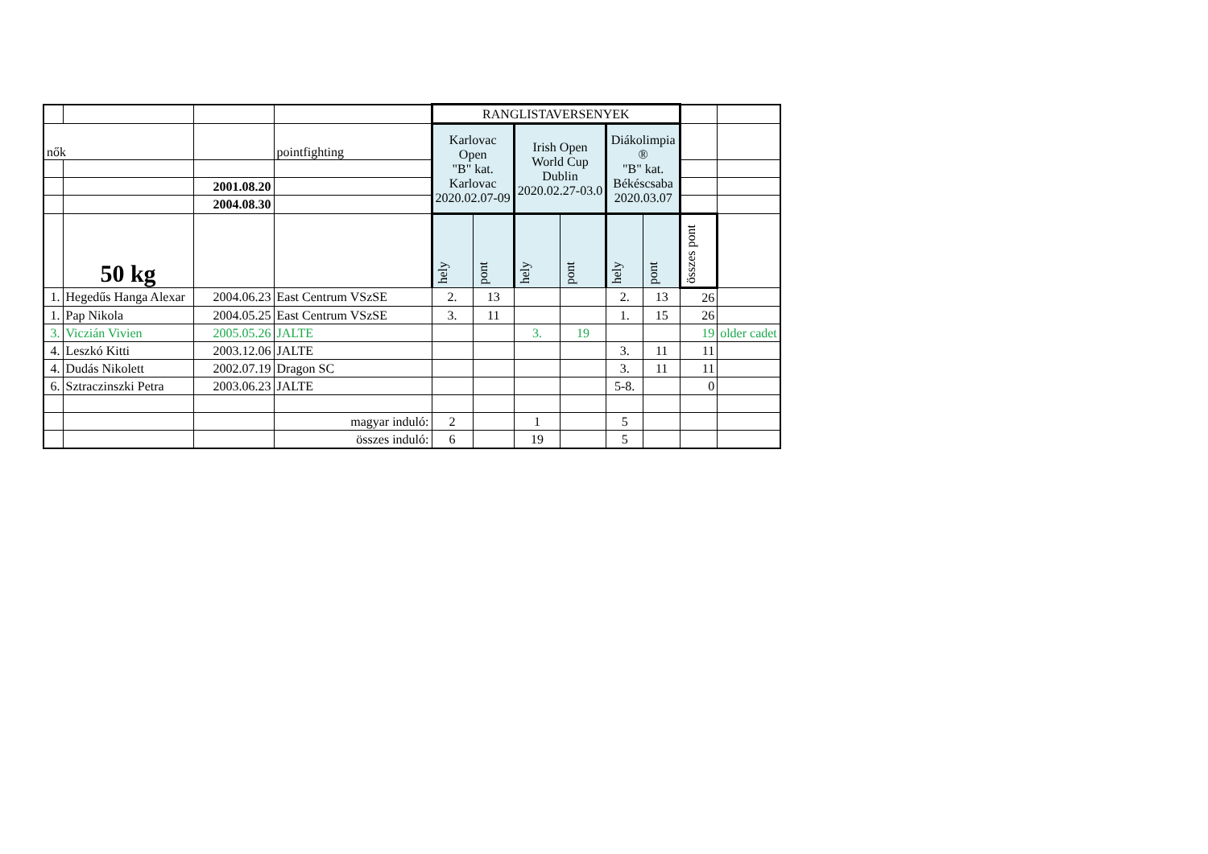| | | | | RANGLISTAVERSENYEK | | | | | | | |
| nők | | | pointfighting | Karlovac Open "B" kat. Karlovac 2020.02.07-09 | | Irish Open World Cup Dublin 2020.02.27-03.0 | | Diákolimpia ® "B" kat. Békéscsaba 2020.03.07 | | | |
| | | 2001.08.20 | | | | | | | | | |
| | | 2004.08.30 | | | | | | | | | |
| | 50 kg | | | hely | pont | hely | pont | hely | pont | összes pont | |
| 1. | Hegedűs Hanga Alexar | 2004.06.23 | East Centrum VSzSE | 2. | 13 | | | 2. | 13 | 26 | |
| 1. | Pap Nikola | 2004.05.25 | East Centrum VSzSE | 3. | 11 | | | 1. | 15 | 26 | |
| 3. | Viczián Vivien | 2005.05.26 | JALTE | | | 3. | 19 | | | 19 | older cadet |
| 4. | Leszkó Kitti | 2003.12.06 | JALTE | | | | | 3. | 11 | 11 | |
| 4. | Dudás Nikolett | 2002.07.19 | Dragon SC | | | | | 3. | 11 | 11 | |
| 6. | Sztraczinszki Petra | 2003.06.23 | JALTE | | | | | 5-8. | | 0 | |
| | | | magyar induló: | 2 | | 1 | | 5 | | | |
| | | | összes induló: | 6 | | 19 | | 5 | | | |